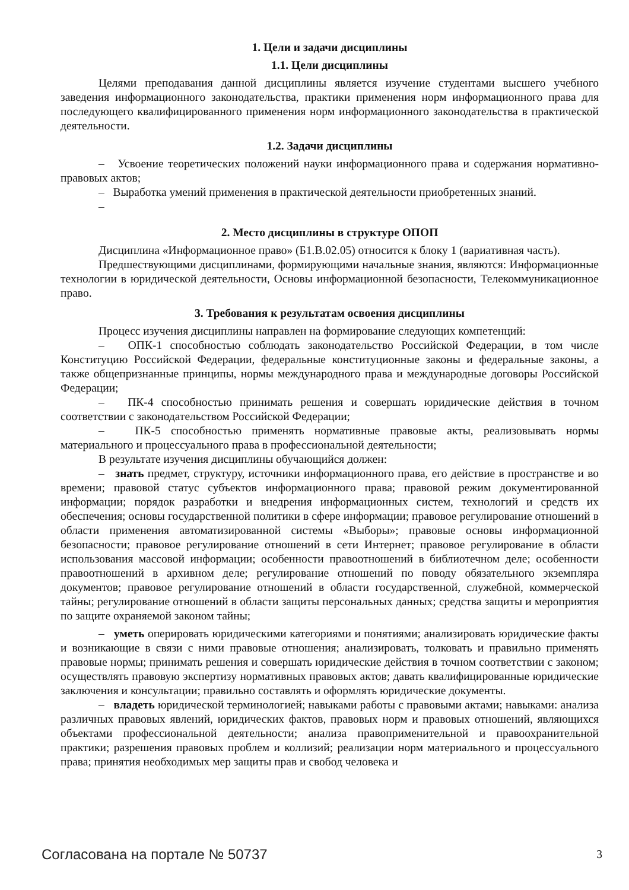1. Цели и задачи дисциплины
1.1. Цели дисциплины
Целями преподавания данной дисциплины является изучение студентами высшего учебного заведения информационного законодательства, практики применения норм информационного права для последующего квалифицированного применения норм информационного законодательства в практической деятельности.
1.2. Задачи дисциплины
– Усвоение теоретических положений науки информационного права и содержания нормативно-правовых актов;
– Выработка умений применения в практической деятельности приобретенных знаний.
–
2. Место дисциплины в структуре ОПОП
Дисциплина «Информационное право» (Б1.В.02.05) относится к блоку 1 (вариативная часть).
Предшествующими дисциплинами, формирующими начальные знания, являются: Информационные технологии в юридической деятельности, Основы информационной безопасности, Телекоммуникационное право.
3. Требования к результатам освоения дисциплины
Процесс изучения дисциплины направлен на формирование следующих компетенций:
– ОПК-1 способностью соблюдать законодательство Российской Федерации, в том числе Конституцию Российской Федерации, федеральные конституционные законы и федеральные законы, а также общепризнанные принципы, нормы международного права и международные договоры Российской Федерации;
– ПК-4 способностью принимать решения и совершать юридические действия в точном соответствии с законодательством Российской Федерации;
– ПК-5 способностью применять нормативные правовые акты, реализовывать нормы материального и процессуального права в профессиональной деятельности;
В результате изучения дисциплины обучающийся должен:
– знать предмет, структуру, источники информационного права, его действие в пространстве и во времени; правовой статус субъектов информационного права; правовой режим документированной информации; порядок разработки и внедрения информационных систем, технологий и средств их обеспечения; основы государственной политики в сфере информации; правовое регулирование отношений в области применения автоматизированной системы «Выборы»; правовые основы информационной безопасности; правовое регулирование отношений в сети Интернет; правовое регулирование в области использования массовой информации; особенности правоотношений в библиотечном деле; особенности правоотношений в архивном деле; регулирование отношений по поводу обязательного экземпляра документов; правовое регулирование отношений в области государственной, служебной, коммерческой тайны; регулирование отношений в области защиты персональных данных; средства защиты и мероприятия по защите охраняемой законом тайны;
– уметь оперировать юридическими категориями и понятиями; анализировать юридические факты и возникающие в связи с ними правовые отношения; анализировать, толковать и правильно применять правовые нормы; принимать решения и совершать юридические действия в точном соответствии с законом; осуществлять правовую экспертизу нормативных правовых актов; давать квалифицированные юридические заключения и консультации; правильно составлять и оформлять юридические документы.
– владеть юридической терминологией; навыками работы с правовыми актами; навыками: анализа различных правовых явлений, юридических фактов, правовых норм и правовых отношений, являющихся объектами профессиональной деятельности; анализа правоприменительной и правоохранительной практики; разрешения правовых проблем и коллизий; реализации норм материального и процессуального права; принятия необходимых мер защиты прав и свобод человека и
Согласована на портале № 50737 3